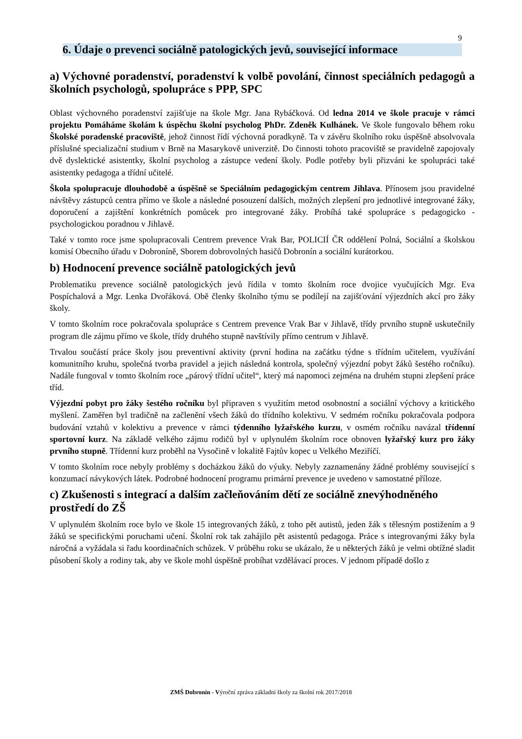9
6. Údaje o prevenci sociálně patologických jevů, související informace
a) Výchovné poradenství, poradenství k volbě povolání, činnost speciálních pedagogů a školních psychologů, spolupráce s PPP, SPC
Oblast výchovného poradenství zajišťuje na škole Mgr. Jana Rybáčková. Od ledna 2014 ve škole pracuje v rámci projektu Pomáháme školám k úspěchu školní psycholog PhDr. Zdeněk Kulhánek. Ve škole fungovalo během roku Školské poradenské pracoviště, jehož činnost řídí výchovná poradkyně. Ta v závěru školního roku úspěšně absolvovala příslušné specializační studium v Brně na Masarykově univerzitě. Do činnosti tohoto pracoviště se pravidelně zapojovaly dvě dyslektické asistentky, školní psycholog a zástupce vedení školy. Podle potřeby byli přizváni ke spolupráci také asistentky pedagoga a třídní učitelé.
Škola spolupracuje dlouhodobě a úspěšně se Speciálním pedagogickým centrem Jihlava. Přínosem jsou pravidelné návštěvy zástupců centra přímo ve škole a následné posouzení dalších, možných zlepšení pro jednotlivé integrované žáky, doporučení a zajištění konkrétních pomůcek pro integrované žáky. Probíhá také spolupráce s pedagogicko - psychologickou poradnou v Jihlavě.
Také v tomto roce jsme spolupracovali Centrem prevence Vrak Bar, POLICIÍ ČR oddělení Polná, Sociální a školskou komisí Obecního úřadu v Dobroníně, Sborem dobrovolných hasičů Dobronín a sociální kurátorkou.
b) Hodnocení prevence sociálně patologických jevů
Problematiku prevence sociálně patologických jevů řídila v tomto školním roce dvojice vyučujících Mgr. Eva Pospíchalová a Mgr. Lenka Dvořáková. Obě členky školního týmu se podílejí na zajišťování výjezdních akcí pro žáky školy.
V tomto školním roce pokračovala spolupráce s Centrem prevence Vrak Bar v Jihlavě, třídy prvního stupně uskutečnily program dle zájmu přímo ve škole, třídy druhého stupně navštívily přímo centrum v Jihlavě.
Trvalou součástí práce školy jsou preventivní aktivity (první hodina na začátku týdne s třídním učitelem, využívání komunitního kruhu, společná tvorba pravidel a jejich následná kontrola, společný výjezdní pobyt žáků šestého ročníku). Nadále fungoval v tomto školním roce „párový třídní učitel“, který má napomoci zejména na druhém stupni zlepšení práce tříd.
Výjezdní pobyt pro žáky šestého ročníku byl připraven s využitím metod osobnostní a sociální výchovy a kritického myšlení. Zaměřen byl tradičně na začlenění všech žáků do třídního kolektivu. V sedmém ročníku pokračovala podpora budování vztahů v kolektivu a prevence v rámci týdenního lyžařského kurzu, v osmém ročníku navázal třídenní sportovní kurz. Na základě velkého zájmu rodičů byl v uplynulém školním roce obnoven lyžařský kurz pro žáky prvního stupně. Třídenní kurz proběhl na Vysočině v lokalitě Fajtův kopec u Velkého Meziříčí.
V tomto školním roce nebyly problémy s docházkou žáků do výuky. Nebyly zaznamenány žádné problémy související s konzumací návykových látek. Podrobné hodnocení programu primární prevence je uvedeno v samostatné příloze.
c) Zkušenosti s integrací a dalším začleňováním dětí ze sociálně znevýhodněného prostředí do ZŠ
V uplynulém školním roce bylo ve škole 15 integrovaných žáků, z toho pět autistů, jeden žák s tělesným postižením a 9 žáků se specifickými poruchami učení. Školní rok tak zahájilo pět asistentů pedagoga. Práce s integrovanými žáky byla náročná a vyžádala si řadu koordinačních schůzek. V průběhu roku se ukázalo, že u některých žáků je velmi obtížné sladit působení školy a rodiny tak, aby ve škole mohl úspěšně probíhat vzdělávací proces. V jednom případě došlo z
ZMŠ Dobronín - Výroční zpráva základní školy za školní rok 2017/2018